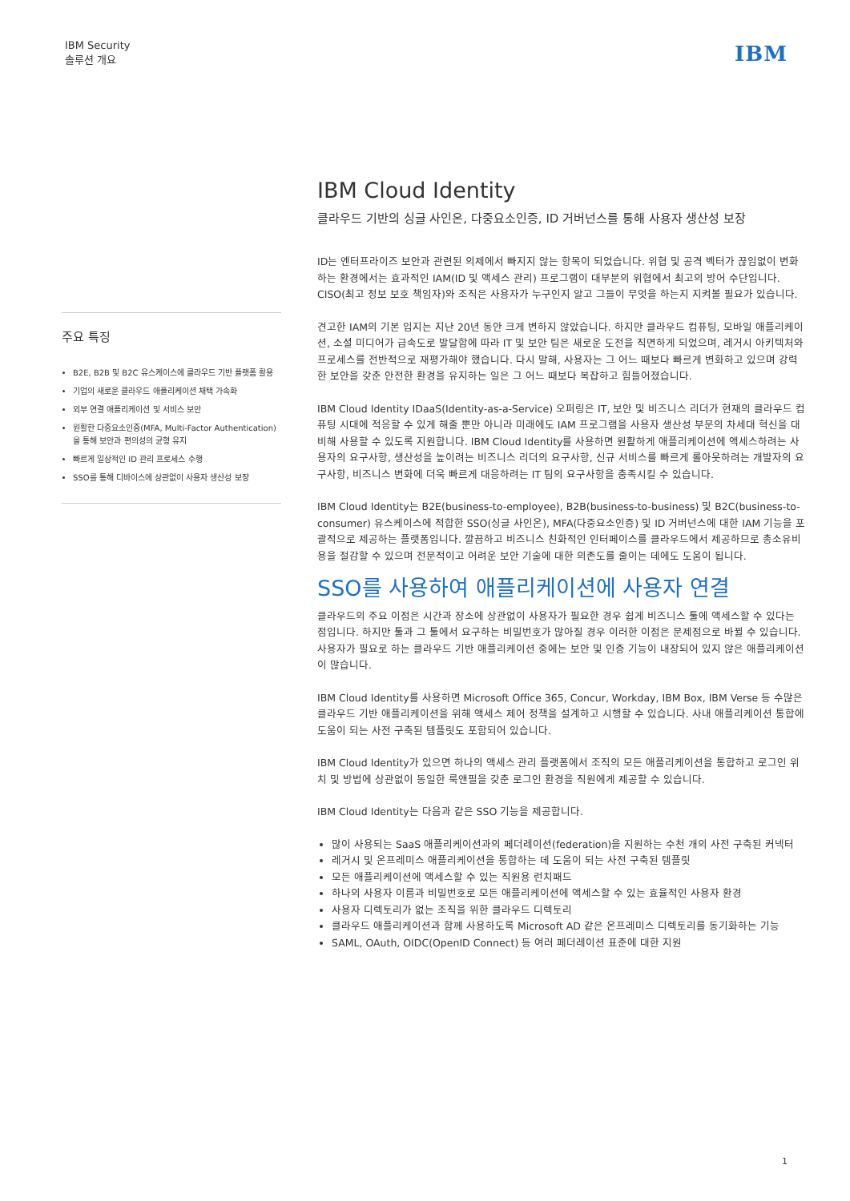IBM Security
솔루션 개요
IBM
주요 특징
B2E, B2B 및 B2C 유스케이스에 클라우드 기반 플랫폼 활용
기업의 새로운 클라우드 애플리케이션 채택 가속화
외부 연결 애플리케이션 및 서비스 보안
원활한 다중요소인증(MFA, Multi-Factor Authentication)을 통해 보안과 편의성의 균형 유지
빠르게 일상적인 ID 관리 프로세스 수행
SSO를 통해 디바이스에 상관없이 사용자 생산성 보장
IBM Cloud Identity
클라우드 기반의 싱글 사인온, 다중요소인증, ID 거버넌스를 통해 사용자 생산성 보장
ID는 엔터프라이즈 보안과 관련된 의제에서 빠지지 않는 항목이 되었습니다. 위협 및 공격 벡터가 끊임없이 변화하는 환경에서는 효과적인 IAM(ID 및 액세스 관리) 프로그램이 대부분의 위협에서 최고의 방어 수단입니다. CISO(최고 정보 보호 책임자)와 조직은 사용자가 누구인지 알고 그들이 무엇을 하는지 지켜볼 필요가 있습니다.
견고한 IAM의 기본 입지는 지난 20년 동안 크게 변하지 않았습니다. 하지만 클라우드 컴퓨팅, 모바일 애플리케이션, 소셜 미디어가 급속도로 발달함에 따라 IT 및 보안 팀은 새로운 도전을 직면하게 되었으며, 레거시 아키텍처와 프로세스를 전반적으로 재평가해야 했습니다. 다시 말해, 사용자는 그 어느 때보다 빠르게 변화하고 있으며 강력한 보안을 갖춘 안전한 환경을 유지하는 일은 그 어느 때보다 복잡하고 힘들어졌습니다.
IBM Cloud Identity IDaaS(Identity-as-a-Service) 오퍼링은 IT, 보안 및 비즈니스 리더가 현재의 클라우드 컴퓨팅 시대에 적응할 수 있게 해줄 뿐만 아니라 미래에도 IAM 프로그램을 사용자 생산성 부문의 차세대 혁신을 대비해 사용할 수 있도록 지원합니다. IBM Cloud Identity를 사용하면 원활하게 애플리케이션에 액세스하려는 사용자의 요구사항, 생산성을 높이려는 비즈니스 리더의 요구사항, 신규 서비스를 빠르게 롤아웃하려는 개발자의 요구사항, 비즈니스 변화에 더욱 빠르게 대응하려는 IT 팀의 요구사항을 충족시킬 수 있습니다.
IBM Cloud Identity는 B2E(business-to-employee), B2B(business-to-business) 및 B2C(business-to-consumer) 유스케이스에 적합한 SSO(싱글 사인온), MFA(다중요소인증) 및 ID 거버넌스에 대한 IAM 기능을 포괄적으로 제공하는 플랫폼입니다. 깔끔하고 비즈니스 친화적인 인터페이스를 클라우드에서 제공하므로 총소유비용을 절감할 수 있으며 전문적이고 어려운 보안 기술에 대한 의존도를 줄이는 데에도 도움이 됩니다.
SSO를 사용하여 애플리케이션에 사용자 연결
클라우드의 주요 이점은 시간과 장소에 상관없이 사용자가 필요한 경우 쉽게 비즈니스 툴에 액세스할 수 있다는 점입니다. 하지만 툴과 그 툴에서 요구하는 비밀번호가 많아질 경우 이러한 이점은 문제점으로 바뀔 수 있습니다. 사용자가 필요로 하는 클라우드 기반 애플리케이션 중에는 보안 및 인증 기능이 내장되어 있지 않은 애플리케이션이 많습니다.
IBM Cloud Identity를 사용하면 Microsoft Office 365, Concur, Workday, IBM Box, IBM Verse 등 수많은 클라우드 기반 애플리케이션을 위해 액세스 제어 정책을 설계하고 시행할 수 있습니다. 사내 애플리케이션 통합에 도움이 되는 사전 구축된 템플릿도 포함되어 있습니다.
IBM Cloud Identity가 있으면 하나의 액세스 관리 플랫폼에서 조직의 모든 애플리케이션을 통합하고 로그인 위치 및 방법에 상관없이 동일한 룩앤필을 갖춘 로그인 환경을 직원에게 제공할 수 있습니다.
IBM Cloud Identity는 다음과 같은 SSO 기능을 제공합니다.
많이 사용되는 SaaS 애플리케이션과의 페더레이션(federation)을 지원하는 수천 개의 사전 구축된 커넥터
레거시 및 온프레미스 애플리케이션을 통합하는 데 도움이 되는 사전 구축된 템플릿
모든 애플리케이션에 액세스할 수 있는 직원용 런치패드
하나의 사용자 이름과 비밀번호로 모든 애플리케이션에 액세스할 수 있는 효율적인 사용자 환경
사용자 디렉토리가 없는 조직을 위한 클라우드 디렉토리
클라우드 애플리케이션과 함께 사용하도록 Microsoft AD 같은 온프레미스 디렉토리를 동기화하는 기능
SAML, OAuth, OIDC(OpenID Connect) 등 여러 페더레이션 표준에 대한 지원
1